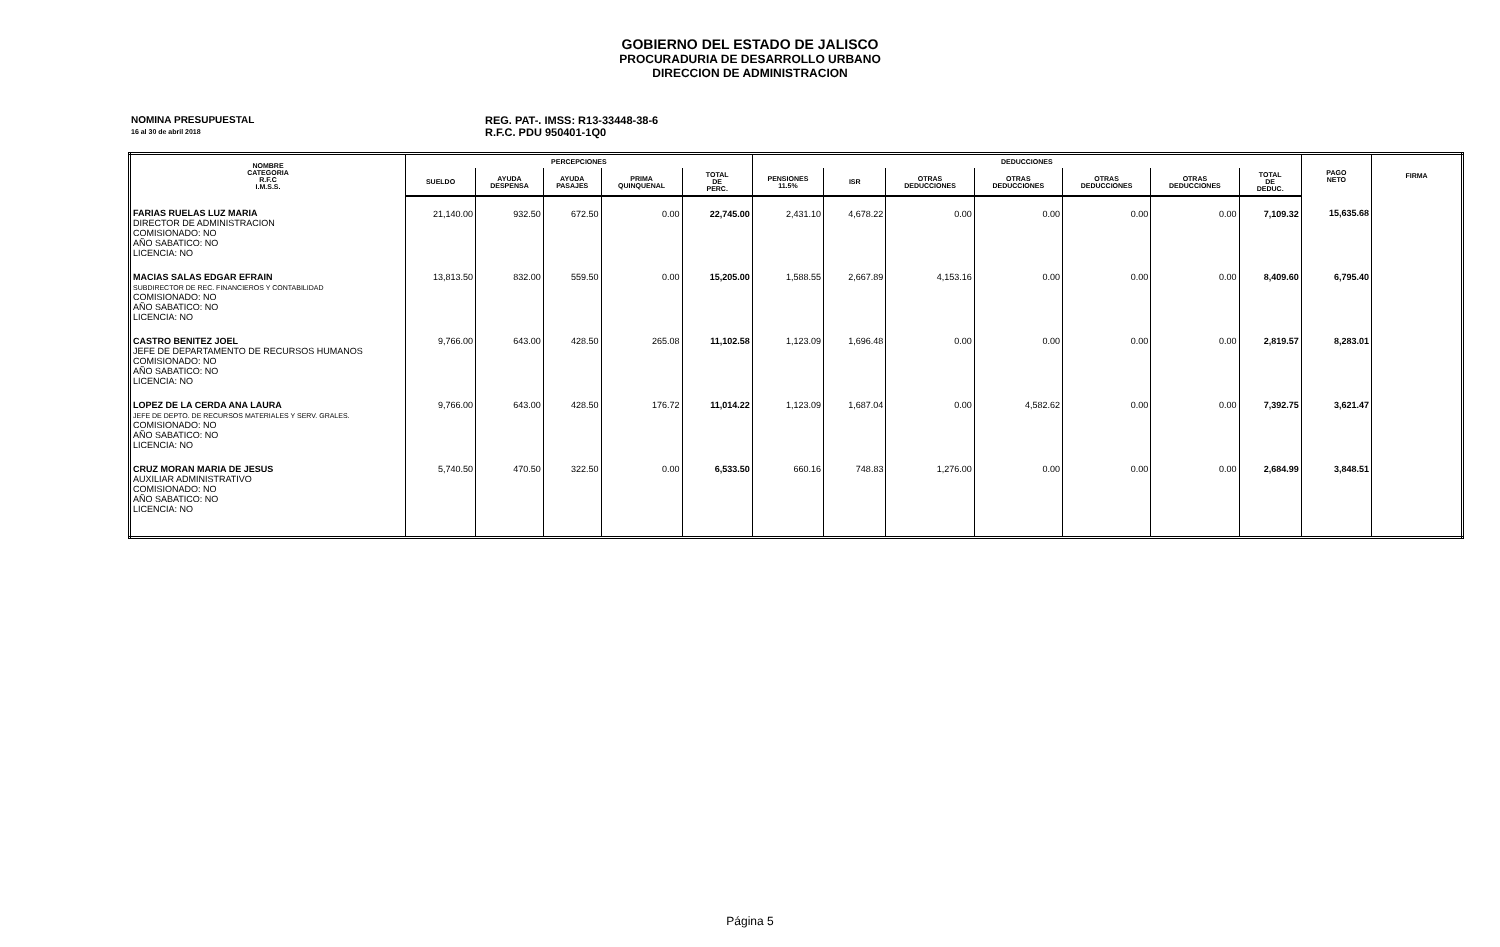GOBIERNO DEL ESTADO DE JALISCO
PROCURADURIA DE DESARROLLO URBANO
DIRECCION DE ADMINISTRACION
NOMINA PRESUPUESTAL
16 al 30 de abril 2018
REG. PAT-. IMSS: R13-33448-38-6
R.F.C. PDU 950401-1Q0
| NOMBRE CATEGORIA R.F.C I.M.S.S. | PERCEPCIONES | | | | | DEDUCCIONES | | | | | | | PAGO NETO | FIRMA |
| --- | --- | --- | --- | --- | --- | --- | --- | --- | --- | --- | --- | --- | --- | --- |
| | SUELDO | AYUDA DESPENSA | AYUDA PASAJES | PRIMA QUINQUENAL | TOTAL DE PERC. | PENSIONES 11.5% | ISR | OTRAS DEDUCCIONES | OTRAS DEDUCCIONES | OTRAS DEDUCCIONES | OTRAS DEDUCCIONES | TOTAL DE DEDUC. | | |
| FARIAS RUELAS LUZ MARIA DIRECTOR DE ADMINISTRACION COMISIONADO: NO AÑO SABATICO: NO LICENCIA: NO | 21,140.00 | 932.50 | 672.50 | 0.00 | 22,745.00 | 2,431.10 | 4,678.22 | 0.00 | 0.00 | 0.00 | 0.00 | 7,109.32 | 15,635.68 | |
| MACIAS SALAS EDGAR EFRAIN SUBDIRECTOR DE REC. FINANCIEROS Y CONTABILIDAD COMISIONADO: NO AÑO SABATICO: NO LICENCIA: NO | 13,813.50 | 832.00 | 559.50 | 0.00 | 15,205.00 | 1,588.55 | 2,667.89 | 4,153.16 | 0.00 | 0.00 | 0.00 | 8,409.60 | 6,795.40 | |
| CASTRO BENITEZ JOEL JEFE DE DEPARTAMENTO DE RECURSOS HUMANOS COMISIONADO: NO AÑO SABATICO: NO LICENCIA: NO | 9,766.00 | 643.00 | 428.50 | 265.08 | 11,102.58 | 1,123.09 | 1,696.48 | 0.00 | 0.00 | 0.00 | 0.00 | 2,819.57 | 8,283.01 | |
| LOPEZ DE LA CERDA ANA LAURA JEFE DE DEPTO. DE RECURSOS MATERIALES Y SERV. GRALES. COMISIONADO: NO AÑO SABATICO: NO LICENCIA: NO | 9,766.00 | 643.00 | 428.50 | 176.72 | 11,014.22 | 1,123.09 | 1,687.04 | 0.00 | 4,582.62 | 0.00 | 0.00 | 7,392.75 | 3,621.47 | |
| CRUZ MORAN MARIA DE JESUS AUXILIAR ADMINISTRATIVO COMISIONADO: NO AÑO SABATICO: NO LICENCIA: NO | 5,740.50 | 470.50 | 322.50 | 0.00 | 6,533.50 | 660.16 | 748.83 | 1,276.00 | 0.00 | 0.00 | 0.00 | 2,684.99 | 3,848.51 | |
Página 5